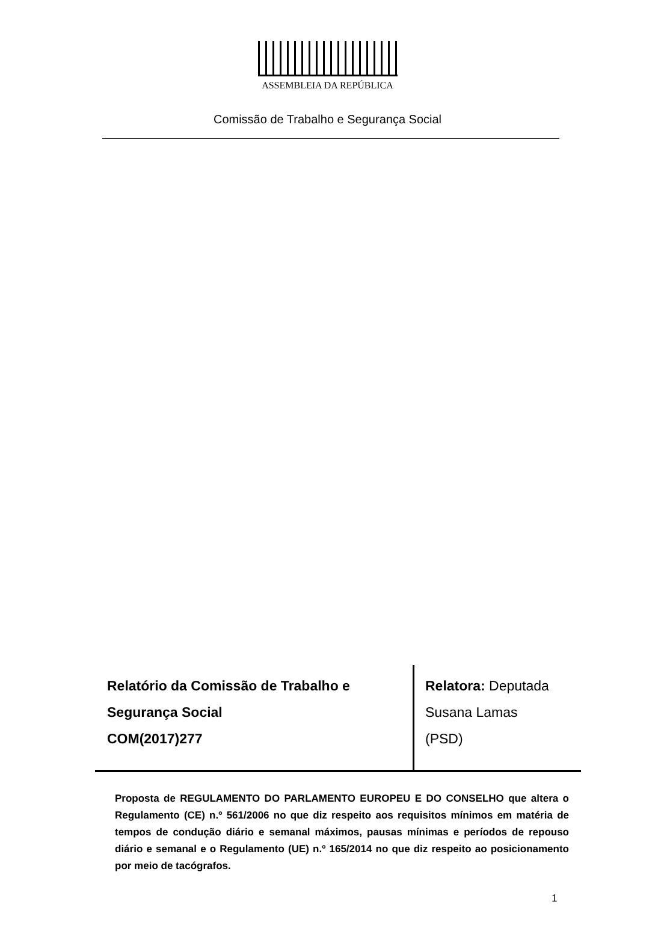ASSEMBLEIA DA REPÚBLICA
Comissão de Trabalho e Segurança Social
Relatório da Comissão de Trabalho e
Segurança Social
COM(2017)277
Relatora: Deputada
Susana Lamas
(PSD)
Proposta de REGULAMENTO DO PARLAMENTO EUROPEU E DO CONSELHO que altera o Regulamento (CE) n.º 561/2006 no que diz respeito aos requisitos mínimos em matéria de tempos de condução diário e semanal máximos, pausas mínimas e períodos de repouso diário e semanal e o Regulamento (UE) n.º 165/2014 no que diz respeito ao posicionamento por meio de tacógrafos.
1